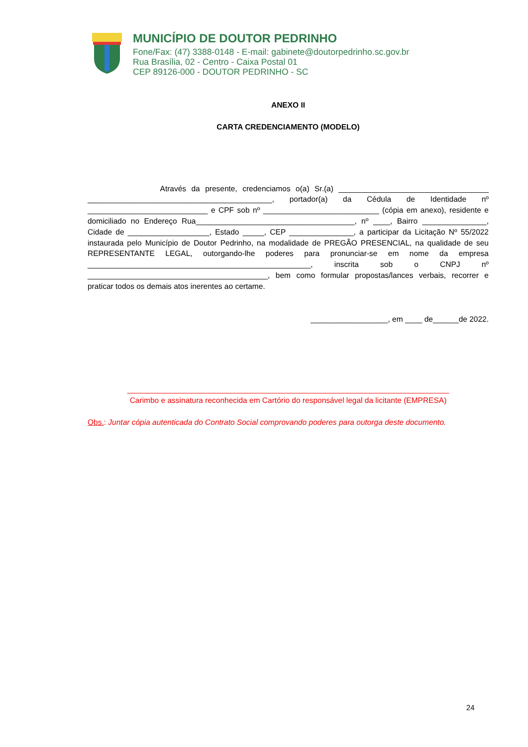MUNICÍPIO DE DOUTOR PEDRINHO
Fone/Fax: (47) 3388-0148 - E-mail: gabinete@doutorpedrinho.sc.gov.br
Rua Brasília, 02 - Centro - Caixa Postal 01
CEP 89126-000 - DOUTOR PEDRINHO - SC
ANEXO II
CARTA CREDENCIAMENTO (MODELO)
Através da presente, credenciamos o(a) Sr.(a) ___________________________________ ___________________________________________, portador(a) da Cédula de Identidade nº ____________________________ e CPF sob nº ___________________________ (cópia em anexo), residente e domiciliado no Endereço Rua_____________________________________, nº ____, Bairro _______________, Cidade de ___________________, Estado _____, CEP _______________, a participar da Licitação Nº 55/2022 instaurada pelo Município de Doutor Pedrinho, na modalidade de PREGÃO PRESENCIAL, na qualidade de seu REPRESENTANTE LEGAL, outorgando-lhe poderes para pronunciar-se em nome da empresa ____________________________________________________, inscrita sob o CNPJ nº __________________________________________, bem como formular propostas/lances verbais, recorrer e praticar todos os demais atos inerentes ao certame.
__________________, em ____ de______de 2022.
___________________________________________________________________________
Carimbo e assinatura reconhecida em Cartório do responsável legal da licitante (EMPRESA)
Obs.: Juntar cópia autenticada do Contrato Social comprovando poderes para outorga deste documento.
24